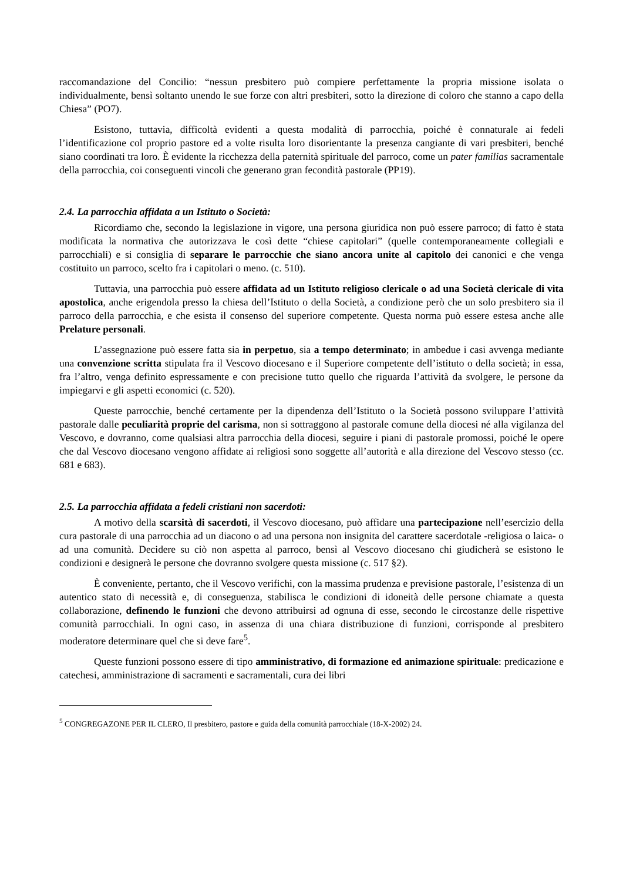raccomandazione del Concilio: “nessun presbitero può compiere perfettamente la propria missione isolata o individualmente, bensì soltanto unendo le sue forze con altri presbiteri, sotto la direzione di coloro che stanno a capo della Chiesa” (PO7).
Esistono, tuttavia, difficoltà evidenti a questa modalità di parrocchia, poiché è connaturale ai fedeli l’identificazione col proprio pastore ed a volte risulta loro disorientante la presenza cangiante di vari presbiteri, benché siano coordinati tra loro. È evidente la ricchezza della paternità spirituale del parroco, come un pater familias sacramentale della parrocchia, coi conseguenti vincoli che generano gran fecondità pastorale (PP19).
2.4. La parrocchia affidata a un Istituto o Società:
Ricordiamo che, secondo la legislazione in vigore, una persona giuridica non può essere parroco; di fatto è stata modificata la normativa che autorizzava le così dette “chiese capitolari” (quelle contemporaneamente collegiali e parrocchiali) e si consiglia di separare le parrocchie che siano ancora unite al capitolo dei canonici e che venga costituito un parroco, scelto fra i capitolari o meno. (c. 510).
Tuttavia, una parrocchia può essere affidata ad un Istituto religioso clericale o ad una Società clericale di vita apostolica, anche erigendola presso la chiesa dell’Istituto o della Società, a condizione però che un solo presbitero sia il parroco della parrocchia, e che esista il consenso del superiore competente. Questa norma può essere estesa anche alle Prelature personali.
L’assegnazione può essere fatta sia in perpetuo, sia a tempo determinato; in ambedue i casi avvenga mediante una convenzione scritta stipulata fra il Vescovo diocesano e il Superiore competente dell’istituto o della società; in essa, fra l’altro, venga definito espressamente e con precisione tutto quello che riguarda l’attività da svolgere, le persone da impiegarvi e gli aspetti economici (c. 520).
Queste parrocchie, benché certamente per la dipendenza dell’Istituto o la Società possono sviluppare l’attività pastorale dalle peculiarità proprie del carisma, non si sottraggono al pastorale comune della diocesi né alla vigilanza del Vescovo, e dovranno, come qualsiasi altra parrocchia della diocesi, seguire i piani di pastorale promossi, poiché le opere che dal Vescovo diocesano vengono affidate ai religiosi sono soggette all’autorità e alla direzione del Vescovo stesso (cc. 681 e 683).
2.5. La parrocchia affidata a fedeli cristiani non sacerdoti:
A motivo della scarsità di sacerdoti, il Vescovo diocesano, può affidare una partecipazione nell’esercizio della cura pastorale di una parrocchia ad un diacono o ad una persona non insignita del carattere sacerdotale -religiosa o laica- o ad una comunità. Decidere su ciò non aspetta al parroco, bensì al Vescovo diocesano chi giudicherà se esistono le condizioni e designerà le persone che dovranno svolgere questa missione (c. 517 §2).
È conveniente, pertanto, che il Vescovo verifichi, con la massima prudenza e previsione pastorale, l’esistenza di un autentico stato di necessità e, di conseguenza, stabilisca le condizioni di idoneità delle persone chiamate a questa collaborazione, definendo le funzioni che devono attribuirsi ad ognuna di esse, secondo le circostanze delle rispettive comunità parrocchiali. In ogni caso, in assenza di una chiara distribuzione di funzioni, corrisponde al presbitero moderatore determinare quel che si deve fare<sup>5</sup>.
Queste funzioni possono essere di tipo amministrativo, di formazione ed animazione spirituale: predicazione e catechesi, amministrazione di sacramenti e sacramentali, cura dei libri
<sup>5</sup> CONGREGAZONE PER IL CLERO, Il presbitero, pastore e guida della comunità parrocchiale (18-X-2002) 24.